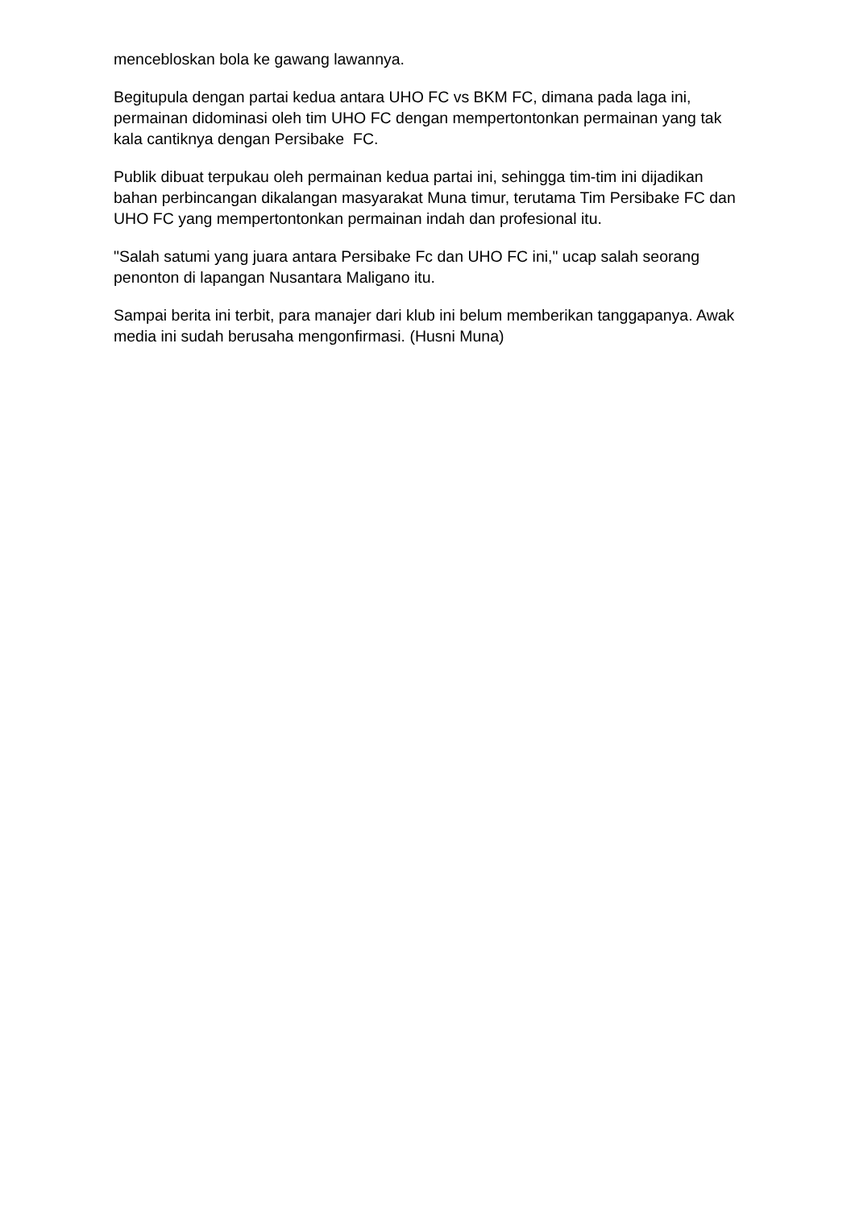mencebloskan bola ke gawang lawannya.
Begitupula dengan partai kedua antara UHO FC vs BKM FC, dimana pada laga ini, permainan didominasi oleh tim UHO FC dengan mempertontonkan permainan yang tak kala cantiknya dengan Persibake FC.
Publik dibuat terpukau oleh permainan kedua partai ini, sehingga tim-tim ini dijadikan bahan perbincangan dikalangan masyarakat Muna timur, terutama Tim Persibake FC dan UHO FC yang mempertontonkan permainan indah dan profesional itu.
"Salah satumi yang juara antara Persibake Fc dan UHO FC ini," ucap salah seorang penonton di lapangan Nusantara Maligano itu.
Sampai berita ini terbit, para manajer dari klub ini belum memberikan tanggapanya. Awak media ini sudah berusaha mengonfirmasi. (Husni Muna)